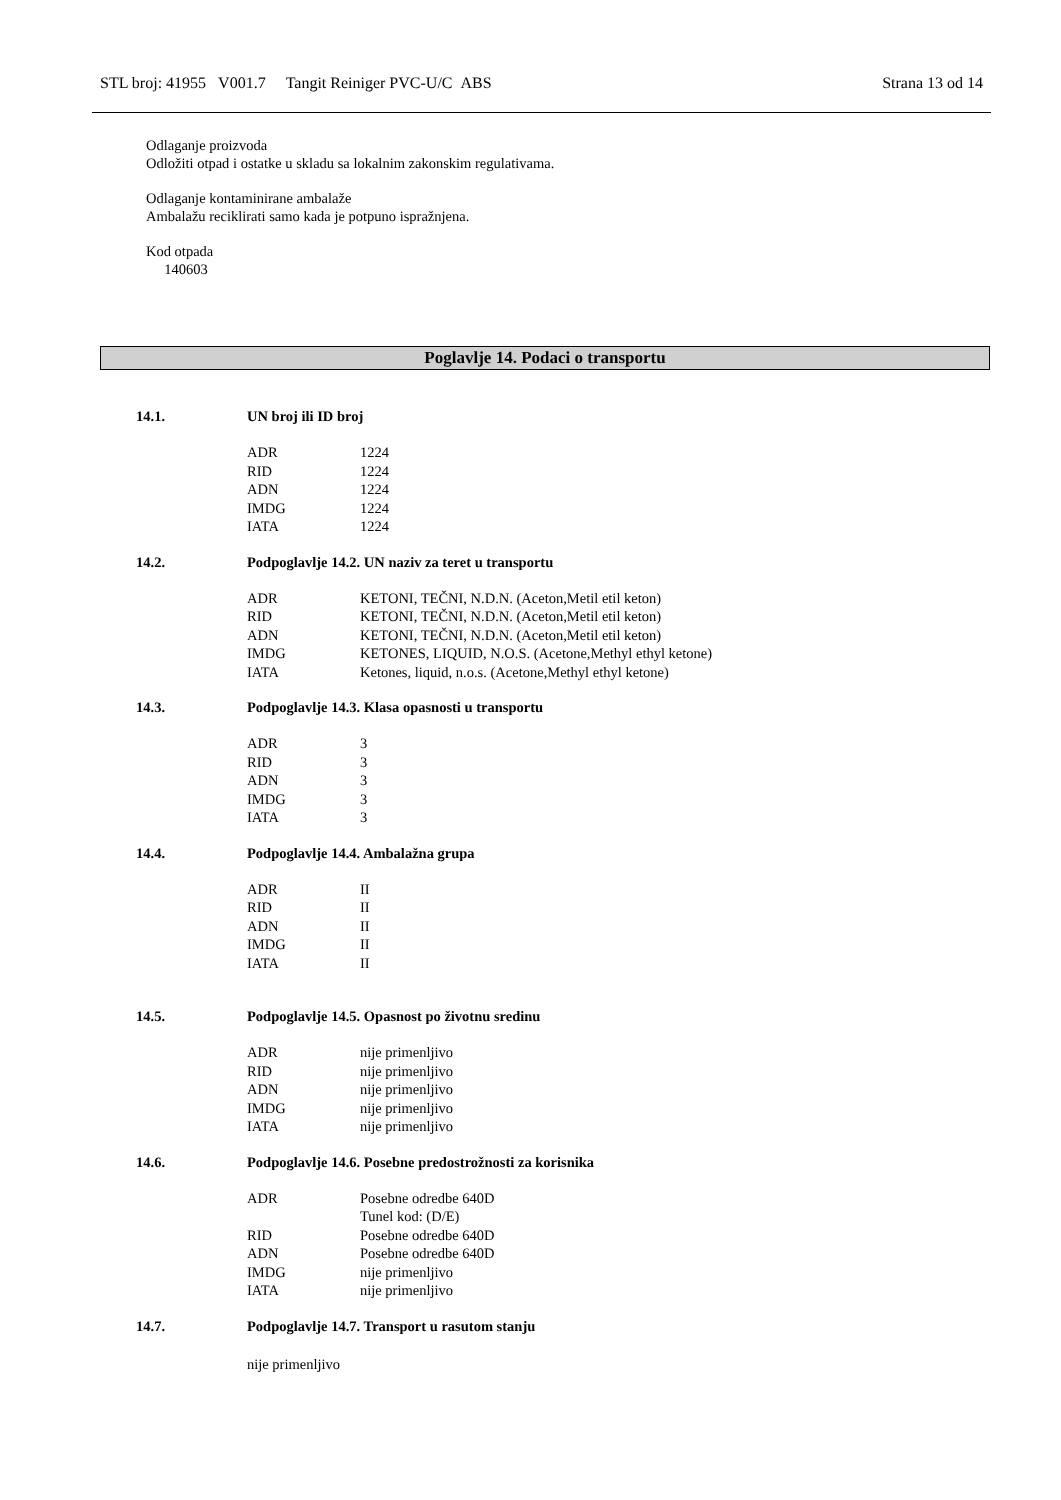STL broj: 41955 V001.7 Tangit Reiniger PVC-U/C ABS Strana 13 od 14
Odlaganje proizvoda
Odložiti otpad i ostatke u skladu sa lokalnim zakonskim regulativama.
Odlaganje kontaminirane ambalaže
Ambalažu reciklirati samo kada je potpuno ispražnjena.
Kod otpada
140603
Poglavlje 14. Podaci o transportu
14.1. UN broj ili ID broj
| ADR | 1224 |
| RID | 1224 |
| ADN | 1224 |
| IMDG | 1224 |
| IATA | 1224 |
14.2. Podpoglavlje 14.2. UN naziv za teret u transportu
| ADR | KETONI, TEČNI, N.D.N. (Aceton,Metil etil keton) |
| RID | KETONI, TEČNI, N.D.N. (Aceton,Metil etil keton) |
| ADN | KETONI, TEČNI, N.D.N. (Aceton,Metil etil keton) |
| IMDG | KETONES, LIQUID, N.O.S. (Acetone,Methyl ethyl ketone) |
| IATA | Ketones, liquid, n.o.s. (Acetone,Methyl ethyl ketone) |
14.3. Podpoglavlje 14.3. Klasa opasnosti u transportu
| ADR | 3 |
| RID | 3 |
| ADN | 3 |
| IMDG | 3 |
| IATA | 3 |
14.4. Podpoglavlje 14.4. Ambalažna grupa
| ADR | II |
| RID | II |
| ADN | II |
| IMDG | II |
| IATA | II |
14.5. Podpoglavlje 14.5. Opasnost po životnu sredinu
| ADR | nije primenljivo |
| RID | nije primenljivo |
| ADN | nije primenljivo |
| IMDG | nije primenljivo |
| IATA | nije primenljivo |
14.6. Podpoglavlje 14.6. Posebne predostrožnosti za korisnika
| ADR | Posebne odredbe 640D Tunel kod: (D/E) |
| RID | Posebne odredbe 640D |
| ADN | Posebne odredbe 640D |
| IMDG | nije primenljivo |
| IATA | nije primenljivo |
14.7. Podpoglavlje 14.7. Transport u rasutom stanju
nije primenljivo